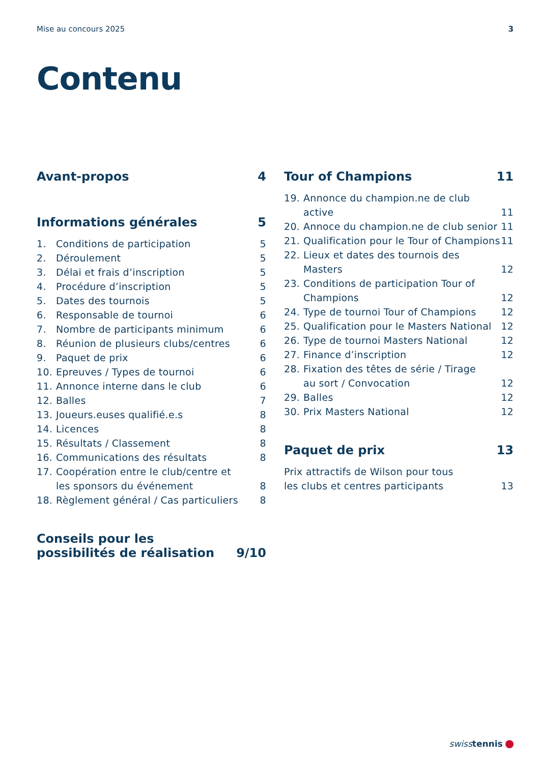Mise au concours 2025 3
Contenu
Avant-propos 4
Informations générales 5
1. Conditions de participation 5
2. Déroulement 5
3. Délai et frais d’inscription 5
4. Procédure d’inscription 5
5. Dates des tournois 5
6. Responsable de tournoi 6
7. Nombre de participants minimum 6
8. Réunion de plusieurs clubs/centres 6
9. Paquet de prix 6
10. Epreuves / Types de tournoi 6
11. Annonce interne dans le club 6
12. Balles 7
13. Joueurs.euses qualifié.e.s 8
14. Licences 8
15. Résultats / Classement 8
16. Communications des résultats 8
17. Coopération entre le club/centre et
les sponsors du événement 8
18. Règlement général / Cas particuliers 8
Conseils pour les
possibilités de réalisation 9/10
Tour of Champions 11
19. Annonce du champion.ne de club active 11
20. Annoce du champion.ne de club senior 11
21. Qualification pour le Tour of Champions 11
22. Lieux et dates des tournois des Masters 12
23. Conditions de participation Tour of
Champions 12
24. Type de tournoi Tour of Champions 12
25. Qualification pour le Masters National 12
26. Type de tournoi Masters National 12
27. Finance d’inscription 12
28. Fixation des têtes de série / Tirage
au sort / Convocation 12
29. Balles 12
30. Prix Masters National 12
Paquet de prix 13
Prix attractifs de Wilson pour tous
les clubs et centres participants 13
swisstennis